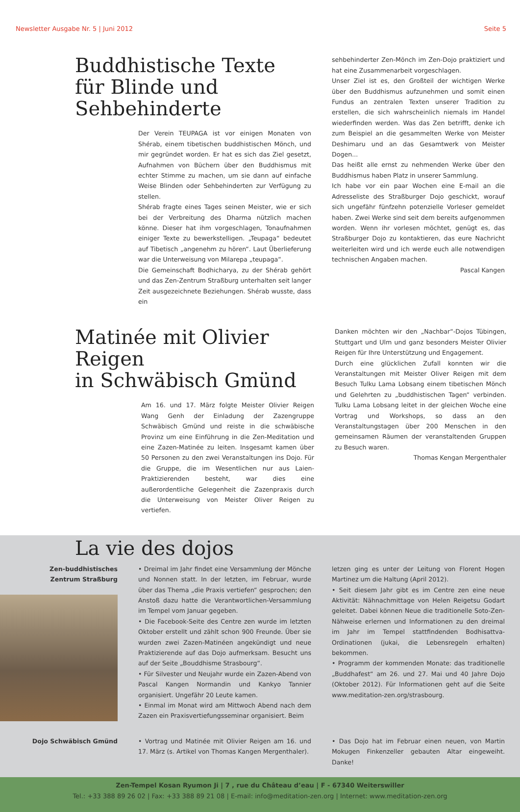Newsletter Ausgabe Nr. 5 | Juni 2012 Seite 5
Buddhistische Texte
für Blinde und Sehbehinderte
Der Verein TEUPAGA ist vor einigen Monaten von Shérab, einem tibetischen buddhistischen Mönch, und mir gegründet worden. Er hat es sich das Ziel gesetzt, Aufnahmen von Büchern über den Buddhismus mit echter Stimme zu machen, um sie dann auf einfache Weise Blinden oder Sehbehinderten zur Verfügung zu stellen.
Shérab fragte eines Tages seinen Meister, wie er sich bei der Verbreitung des Dharma nützlich machen könne. Dieser hat ihm vorgeschlagen, Tonaufnahmen einiger Texte zu bewerkstelligen. „Teupaga“ bedeutet auf Tibetisch „angenehm zu hören“. Laut Überlieferung war die Unterweisung von Milarepa „teupaga“.
Die Gemeinschaft Bodhicharya, zu der Shérab gehört und das Zen-Zentrum Straßburg unterhalten seit langer Zeit ausgezeichnete Beziehungen. Shérab wusste, dass ein
sehbehinderter Zen-Mönch im Zen-Dojo praktiziert und hat eine Zusammenarbeit vorgeschlagen.
Unser Ziel ist es, den Großteil der wichtigen Werke über den Buddhismus aufzunehmen und somit einen Fundus an zentralen Texten unserer Tradition zu erstellen, die sich wahrscheinlich niemals im Handel wiederfinden werden. Was das Zen betrifft, denke ich zum Beispiel an die gesammelten Werke von Meister Deshimaru und an das Gesamtwerk von Meister Dogen...
Das heißt alle ernst zu nehmenden Werke über den Buddhismus haben Platz in unserer Sammlung.
Ich habe vor ein paar Wochen eine E-mail an die Adresseliste des Straßburger Dojo geschickt, worauf sich ungefähr fünfzehn potenzielle Vorleser gemeldet haben. Zwei Werke sind seit dem bereits aufgenommen worden. Wenn ihr vorlesen möchtet, genügt es, das Straßburger Dojo zu kontaktieren, das eure Nachricht weiterleiten wird und ich werde euch alle notwendigen technischen Angaben machen.
Pascal Kangen
Matinée mit Olivier Reigen
in Schwäbisch Gmünd
Am 16. und 17. März folgte Meister Olivier Reigen Wang Genh der Einladung der Zazengruppe Schwäbisch Gmünd und reiste in die schwäbische Provinz um eine Einführung in die Zen-Meditation und eine Zazen-Matinée zu leiten. Insgesamt kamen über 50 Personen zu den zwei Veranstaltungen ins Dojo. Für die Gruppe, die im Wesentlichen nur aus Laien-Praktizierenden besteht, war dies eine außerordentliche Gelegenheit die Zazenpraxis durch die Unterweisung von Meister Oliver Reigen zu vertiefen.
Danken möchten wir den „Nachbar“-Dojos Tübingen, Stuttgart und Ulm und ganz besonders Meister Olivier Reigen für Ihre Unterstützung und Engagement.
Durch eine glücklichen Zufall konnten wir die Veranstaltungen mit Meister Oliver Reigen mit dem Besuch Tulku Lama Lobsang einem tibetischen Mönch und Gelehrten zu „buddhistischen Tagen“ verbinden. Tulku Lama Lobsang leitet in der gleichen Woche eine Vortrag und Workshops, so dass an den Veranstaltungstagen über 200 Menschen in den gemeinsamen Räumen der veranstaltenden Gruppen zu Besuch waren.
Thomas Kengan Mergenthaler
La vie des dojos
Zen-buddhistisches
Zentrum Straßburg
• Dreimal im Jahr findet eine Versammlung der Mönche und Nonnen statt. In der letzten, im Februar, wurde über das Thema „die Praxis vertiefen“ gesprochen; den Anstoß dazu hatte die Verantwortlichen-Versammlung im Tempel vom Januar gegeben.
• Die Facebook-Seite des Centre zen wurde im letzten Oktober erstellt und zählt schon 900 Freunde. Über sie wurden zwei Zazen-Matinéen angekündigt und neue Praktizierende auf das Dojo aufmerksam. Besucht uns auf der Seite „Bouddhisme Strasbourg“.
• Für Silvester und Neujahr wurde ein Zazen-Abend von Pascal Kangen Normandin und Kankyo Tannier organisiert. Ungefähr 20 Leute kamen.
• Einmal im Monat wird am Mittwoch Abend nach dem Zazen ein Praxisvertiefungsseminar organisiert. Beim
letzen ging es unter der Leitung von Florent Hogen Martinez um die Haltung (April 2012).
• Seit diesem Jahr gibt es im Centre zen eine neue Aktivität: Nähnachmittage von Helen Reigetsu Godart geleitet. Dabei können Neue die traditionelle Soto-Zen-Nähweise erlernen und Informationen zu den dreimal im Jahr im Tempel stattfindenden Bodhisattva-Ordinationen (jukai, die Lebensregeln erhalten) bekommen.
• Programm der kommenden Monate: das traditionelle „Buddhafest“ am 26. und 27. Mai und 40 Jahre Dojo (Oktober 2012). Für Informationen geht auf die Seite www.meditation-zen.org/strasbourg.
Dojo Schwäbisch Gmünd • Vortrag und Matinée mit Olivier Reigen am 16. und 17. März (s. Artikel von Thomas Kangen Mergenthaler).
• Das Dojo hat im Februar einen neuen, von Martin Mokugen Finkenzeller gebauten Altar eingeweiht. Danke!
Zen-Tempel Kosan Ryumon Ji | 7 , rue du Château d’eau | F - 67340 Weiterswiller
Tel.: +33 388 89 26 02 | Fax: +33 388 89 21 08 | E-mail: info@meditation-zen.org | Internet: www.meditation-zen.org